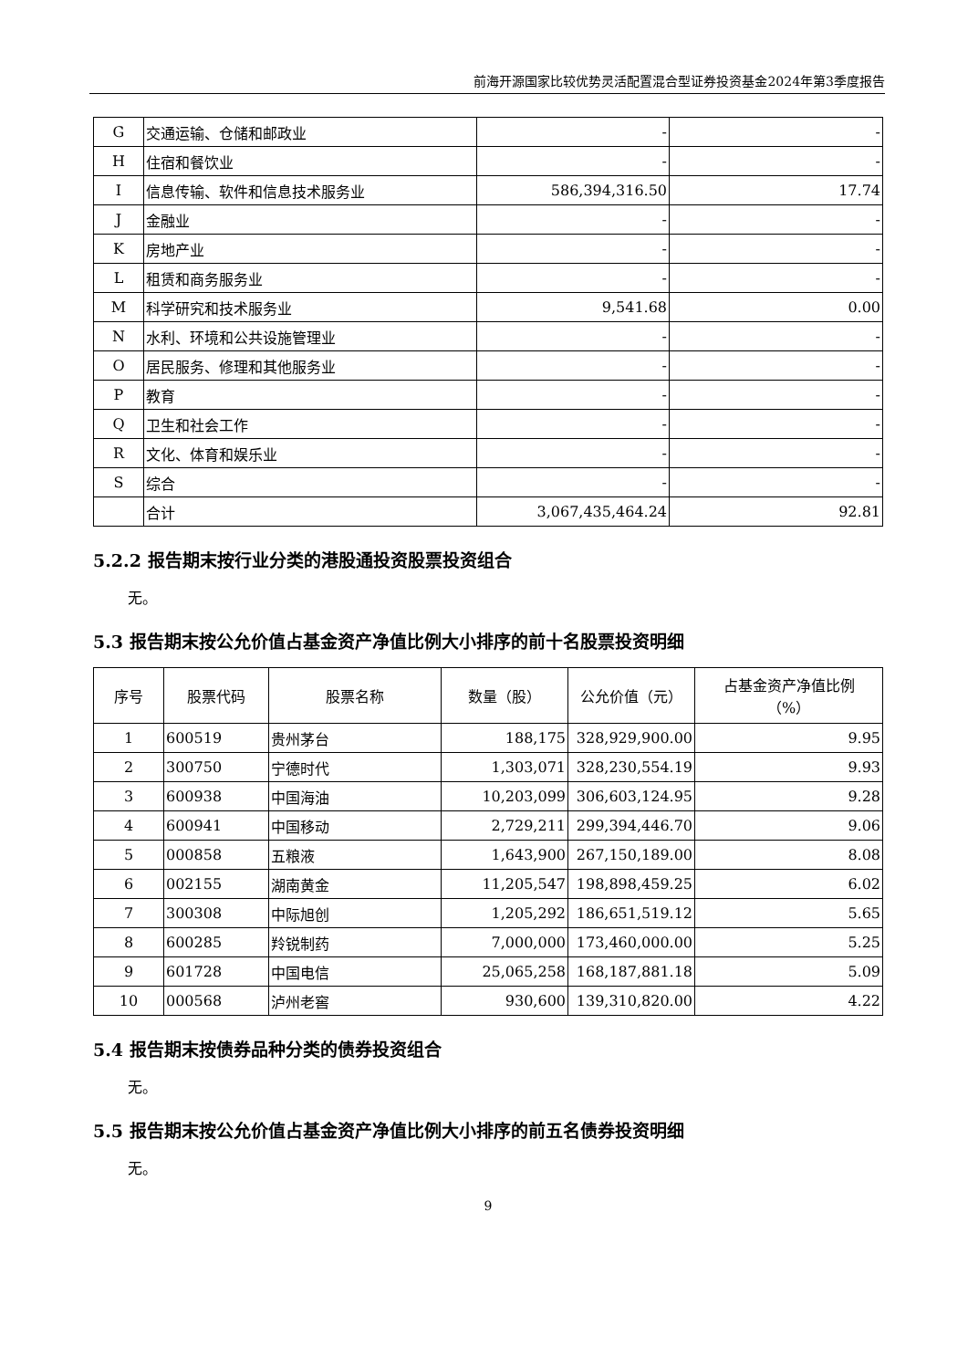前海开源国家比较优势灵活配置混合型证券投资基金2024年第3季度报告
| G | 交通运输、仓储和邮政业 | - | - |
| H | 住宿和餐饮业 | - | - |
| I | 信息传输、软件和信息技术服务业 | 586,394,316.50 | 17.74 |
| J | 金融业 | - | - |
| K | 房地产业 | - | - |
| L | 租赁和商务服务业 | - | - |
| M | 科学研究和技术服务业 | 9,541.68 | 0.00 |
| N | 水利、环境和公共设施管理业 | - | - |
| O | 居民服务、修理和其他服务业 | - | - |
| P | 教育 | - | - |
| Q | 卫生和社会工作 | - | - |
| R | 文化、体育和娱乐业 | - | - |
| S | 综合 | - | - |
| | 合计 | 3,067,435,464.24 | 92.81 |
5.2.2 报告期末按行业分类的港股通投资股票投资组合
无。
5.3 报告期末按公允价值占基金资产净值比例大小排序的前十名股票投资明细
| 序号 | 股票代码 | 股票名称 | 数量（股） | 公允价值（元） | 占基金资产净值比例 （%） |
| --- | --- | --- | --- | --- | --- |
| 1 | 600519 | 贵州茅台 | 188,175 | 328,929,900.00 | 9.95 |
| 2 | 300750 | 宁德时代 | 1,303,071 | 328,230,554.19 | 9.93 |
| 3 | 600938 | 中国海油 | 10,203,099 | 306,603,124.95 | 9.28 |
| 4 | 600941 | 中国移动 | 2,729,211 | 299,394,446.70 | 9.06 |
| 5 | 000858 | 五粮液 | 1,643,900 | 267,150,189.00 | 8.08 |
| 6 | 002155 | 湖南黄金 | 11,205,547 | 198,898,459.25 | 6.02 |
| 7 | 300308 | 中际旭创 | 1,205,292 | 186,651,519.12 | 5.65 |
| 8 | 600285 | 羚锐制药 | 7,000,000 | 173,460,000.00 | 5.25 |
| 9 | 601728 | 中国电信 | 25,065,258 | 168,187,881.18 | 5.09 |
| 10 | 000568 | 泸州老窖 | 930,600 | 139,310,820.00 | 4.22 |
5.4 报告期末按债券品种分类的债券投资组合
无。
5.5 报告期末按公允价值占基金资产净值比例大小排序的前五名债券投资明细
无。
9